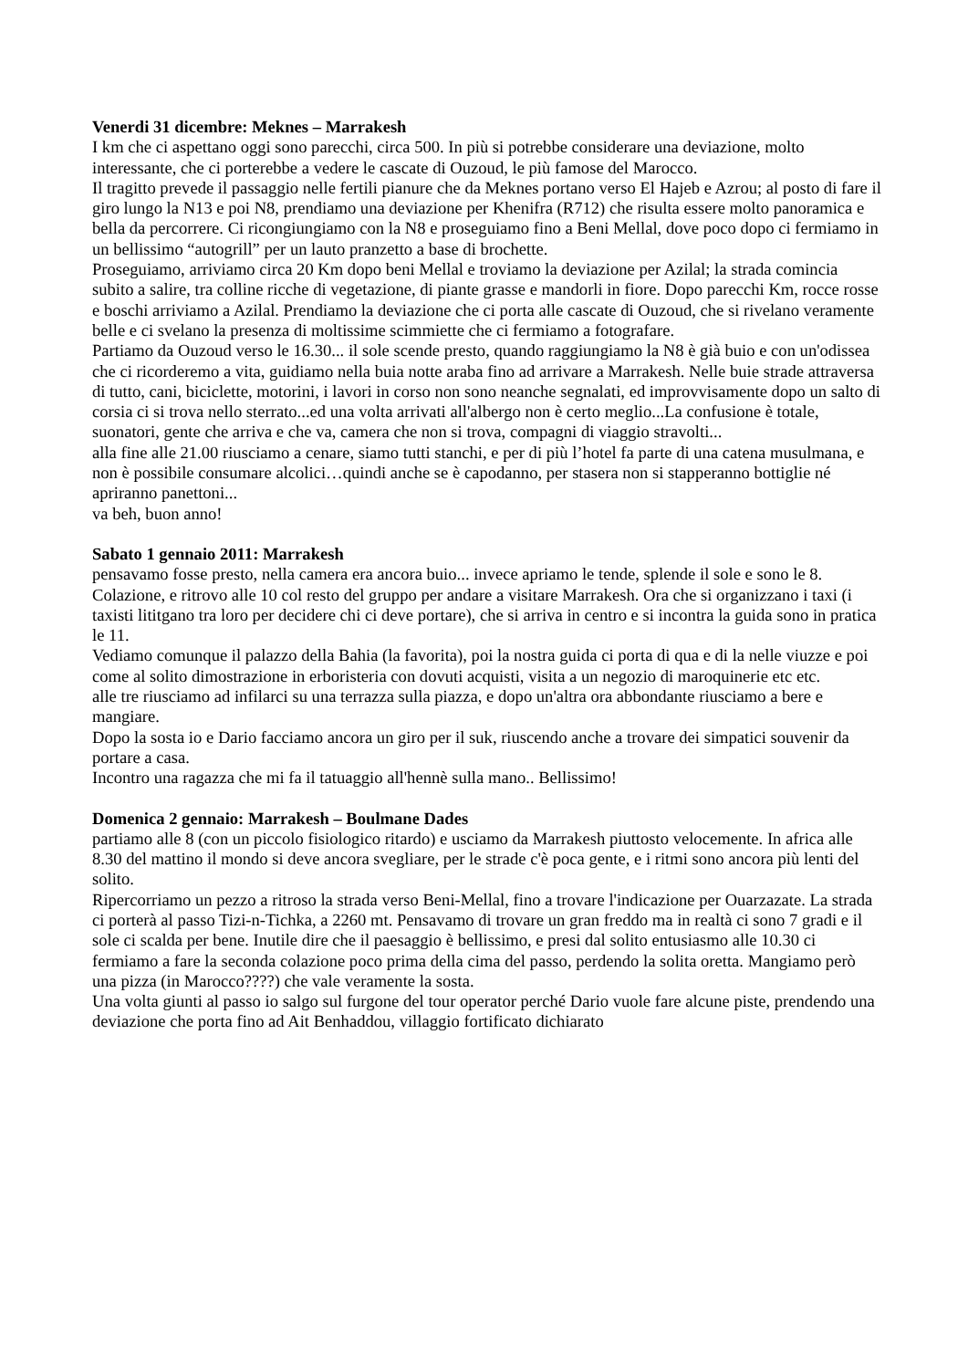Venerdi 31 dicembre: Meknes – Marrakesh
I km che ci aspettano oggi sono parecchi, circa 500. In più si potrebbe considerare una deviazione, molto interessante, che ci porterebbe a vedere le cascate di Ouzoud, le più famose del Marocco.
Il tragitto prevede il passaggio nelle fertili pianure che da Meknes portano verso El Hajeb e Azrou; al posto di fare il giro lungo la N13 e poi N8, prendiamo una deviazione per Khenifra (R712) che risulta essere molto panoramica e bella da percorrere. Ci ricongiungiamo con la N8 e proseguiamo fino a Beni Mellal, dove poco dopo ci fermiamo in un bellissimo “autogrill” per un lauto pranzetto a base di brochette.
Proseguiamo, arriviamo circa 20 Km dopo beni Mellal e troviamo la deviazione per Azilal; la strada comincia subito a salire, tra colline ricche di vegetazione, di piante grasse e mandorli in fiore. Dopo parecchi Km, rocce rosse e boschi arriviamo a Azilal. Prendiamo la deviazione che ci porta alle cascate di Ouzoud, che si rivelano veramente belle e ci svelano la presenza di moltissime scimmiette che ci fermiamo a fotografare.
Partiamo da Ouzoud verso le 16.30... il sole scende presto, quando raggiungiamo la N8 è già buio e con un'odissea che ci ricorderemo a vita, guidiamo nella buia notte araba fino ad arrivare a Marrakesh. Nelle buie strade attraversa di tutto, cani, biciclette, motorini, i lavori in corso non sono neanche segnalati, ed improvvisamente dopo un salto di corsia ci si trova nello sterrato...ed una volta arrivati all'albergo non è certo meglio...La confusione è totale, suonatori, gente che arriva e che va, camera che non si trova, compagni di viaggio stravolti...
alla fine alle 21.00 riusciamo a cenare, siamo tutti stanchi, e per di più l’hotel fa parte di una catena musulmana, e non è possibile consumare alcolici…quindi anche se è capodanno, per stasera non si stapperanno bottiglie né apriranno panettoni...
va beh, buon anno!
Sabato 1 gennaio 2011: Marrakesh
pensavamo fosse presto, nella camera era ancora buio... invece apriamo le tende, splende il sole e sono le 8.
Colazione, e ritrovo alle 10 col resto del gruppo per andare a visitare Marrakesh. Ora che si organizzano i taxi (i taxisti lititgano tra loro per decidere chi ci deve portare), che si arriva in centro e si incontra la guida sono in pratica le 11.
Vediamo comunque il palazzo della Bahia (la favorita), poi la nostra guida ci porta di qua e di la nelle viuzze e poi come al solito dimostrazione in erboristeria con dovuti acquisti, visita a un negozio di maroquinerie etc etc.
alle tre riusciamo ad infilarci su una terrazza sulla piazza, e dopo un'altra ora abbondante riusciamo a bere e mangiare.
Dopo la sosta io e Dario facciamo ancora un giro per il suk, riuscendo anche a trovare dei simpatici souvenir da portare a casa.
Incontro una ragazza che mi fa il tatuaggio all'hennè sulla mano.. Bellissimo!
Domenica 2 gennaio: Marrakesh – Boulmane Dades
partiamo alle 8 (con un piccolo fisiologico ritardo) e usciamo da Marrakesh piuttosto velocemente. In africa alle 8.30 del mattino il mondo si deve ancora svegliare, per le strade c'è poca gente, e i ritmi sono ancora più lenti del solito.
Ripercorriamo un pezzo a ritroso la strada verso Beni-Mellal, fino a trovare l'indicazione per Ouarzazate. La strada ci porterà al passo Tizi-n-Tichka, a 2260 mt. Pensavamo di trovare un gran freddo ma in realtà ci sono 7 gradi e il sole ci scalda per bene. Inutile dire che il paesaggio è bellissimo, e presi dal solito entusiasmo alle 10.30 ci fermiamo a fare la seconda colazione poco prima della cima del passo, perdendo la solita oretta. Mangiamo però una pizza (in Marocco????) che vale veramente la sosta.
Una volta giunti al passo io salgo sul furgone del tour operator perché Dario vuole fare alcune piste, prendendo una deviazione che porta fino ad Ait Benhaddou, villaggio fortificato dichiarato